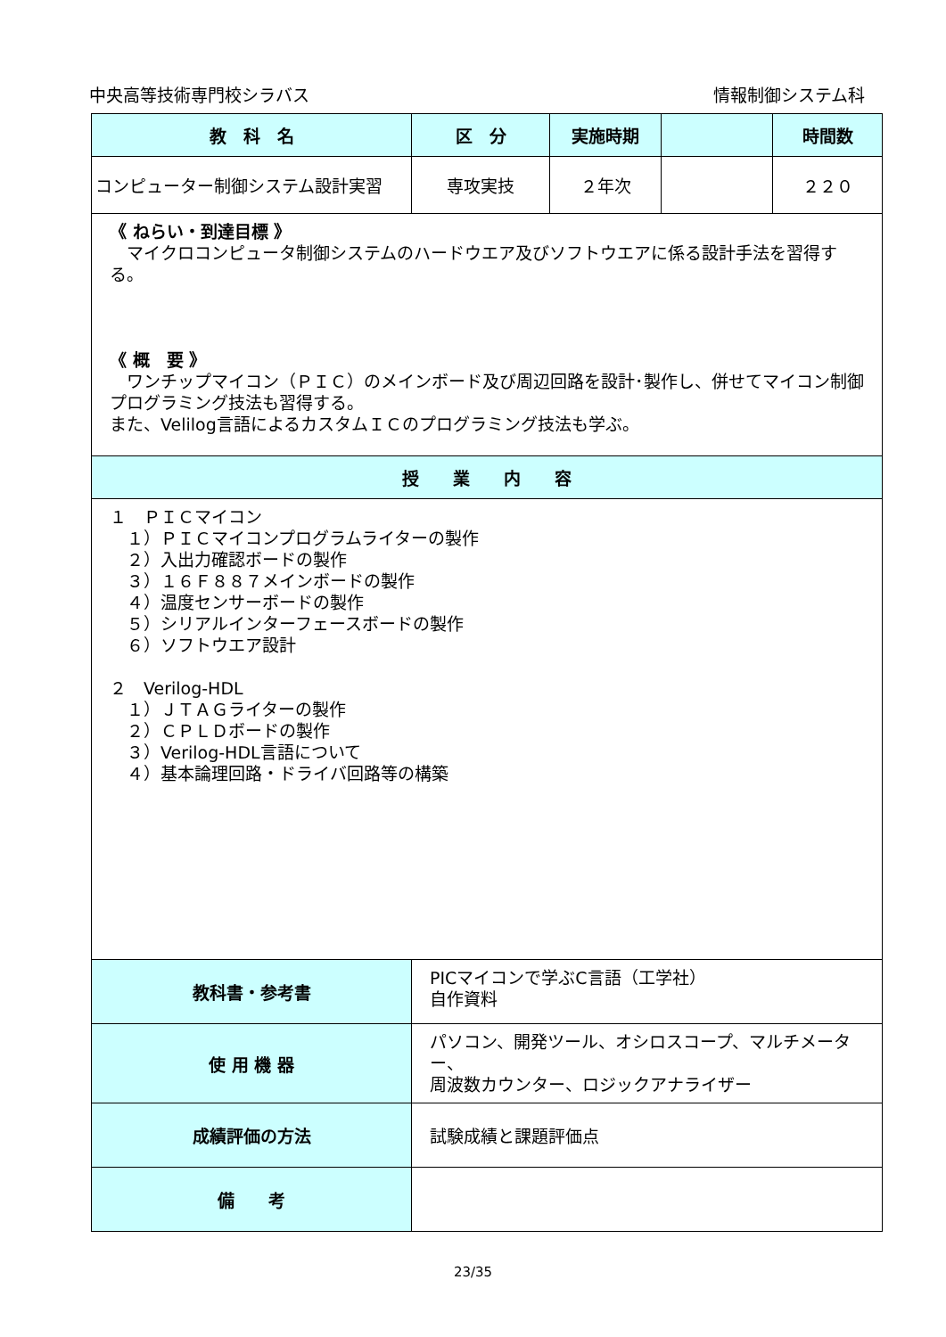中央高等技術専門校シラバス 情報制御システム科
| 教 科 名 | 区 分 | 実施時期 | | 時間数 |
| --- | --- | --- | --- | --- |
| コンピューター制御システム設計実習 | 専攻実技 | ２年次 | | ２２０ |
| 《 ねらい・到達目標 》 マイクロコンピュータ制御システムのハードウエア及びソフトウエアに係る設計手法を習得する。 《 概 要 》 ワンチップマイコン（ＰＩＣ）のメインボード及び周辺回路を設計･製作し、併せてマイコン制御プログラミング技法も習得する。 また、Velilog言語によるカスタムＩＣのプログラミング技法も学ぶ。 | | | | |
| 授 業 内 容 | | | | |
| １ ＰＩＣマイコン １）ＰＩＣマイコンプログラムライターの製作 ２）入出力確認ボードの製作 ３）１６Ｆ８８７メインボードの製作 ４）温度センサーボードの製作 ５）シリアルインターフェースボードの製作 ６）ソフトウエア設計 ２ Verilog-HDL １）ＪＴＡＧライターの製作 ２）ＣＰＬＤボードの製作 ３）Verilog-HDL言語について ４）基本論理回路・ドライバ回路等の構築 | | | | |
| 教科書・参考書 | PICマイコンで学ぶC言語（工学社） 自作資料 | | | |
| 使 用 機 器 | パソコン、開発ツール、オシロスコープ、マルチメーター、 周波数カウンター、ロジックアナライザー | | | |
| 成績評価の方法 | 試験成績と課題評価点 | | | |
| 備 考 | | | | |
23/35